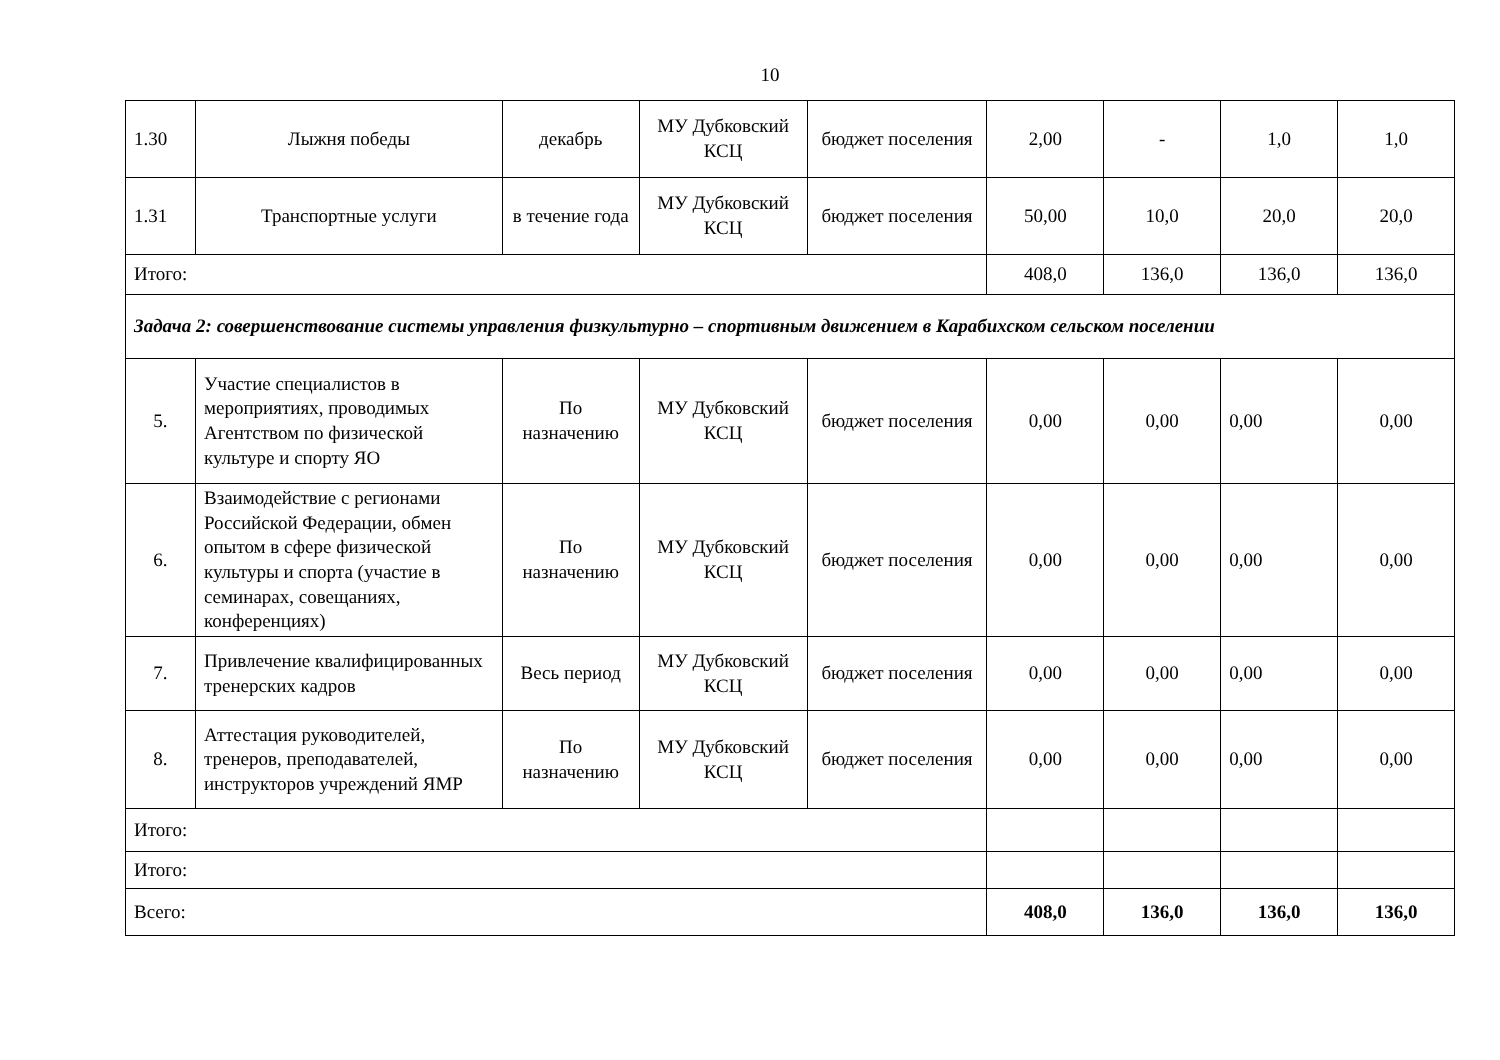10
| 1.30 | Лыжня победы | декабрь | МУ Дубковский КСЦ | бюджет поселения | 2,00 | - | 1,0 | 1,0 |
| 1.31 | Транспортные услуги | в течение года | МУ Дубковский КСЦ | бюджет поселения | 50,00 | 10,0 | 20,0 | 20,0 |
| Итого: | | | | | 408,0 | 136,0 | 136,0 | 136,0 |
| Задача 2: совершенствование системы управления физкультурно – спортивным движением в Карабихском сельском поселении | | | | | | | | |
| 5. | Участие специалистов в мероприятиях, проводимых Агентством по физической культуре и спорту ЯО | По назначению | МУ Дубковский КСЦ | бюджет поселения | 0,00 | 0,00 | 0,00 | 0,00 |
| 6. | Взаимодействие с регионами Российской Федерации, обмен опытом в сфере физической культуры и спорта (участие в семинарах, совещаниях, конференциях) | По назначению | МУ Дубковский КСЦ | бюджет поселения | 0,00 | 0,00 | 0,00 | 0,00 |
| 7. | Привлечение квалифицированных тренерских кадров | Весь период | МУ Дубковский КСЦ | бюджет поселения | 0,00 | 0,00 | 0,00 | 0,00 |
| 8. | Аттестация руководителей, тренеров, преподавателей, инструкторов учреждений ЯМР | По назначению | МУ Дубковский КСЦ | бюджет поселения | 0,00 | 0,00 | 0,00 | 0,00 |
| Итого: | | | | | | | | |
| Итого: | | | | | | | | |
| Всего: | | | | | 408,0 | 136,0 | 136,0 | 136,0 |